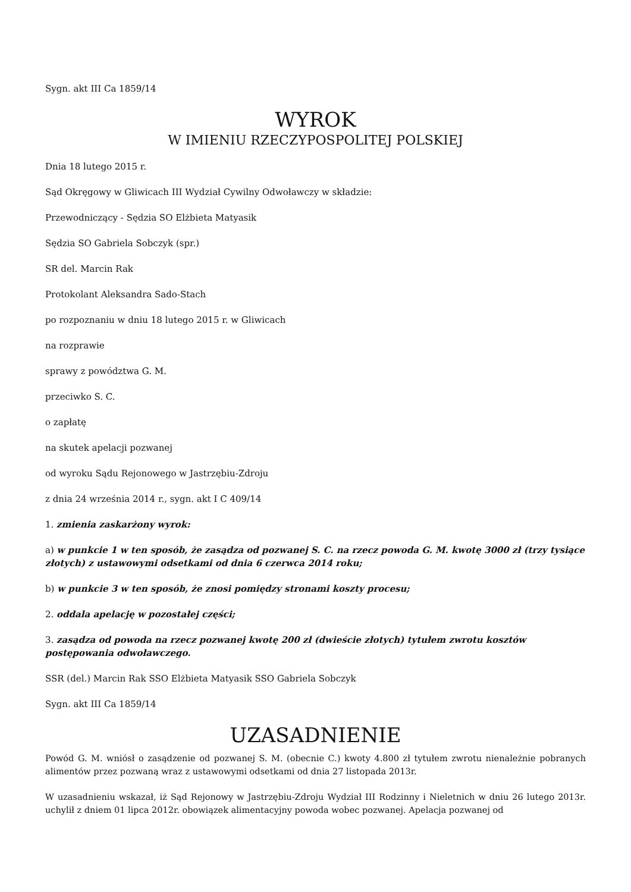Sygn. akt III Ca 1859/14
WYROK
W IMIENIU RZECZYPOSPOLITEJ POLSKIEJ
Dnia 18 lutego 2015 r.
Sąd Okręgowy w Gliwicach III Wydział Cywilny Odwoławczy w składzie:
Przewodniczący - Sędzia SO Elżbieta Matyasik
Sędzia SO Gabriela Sobczyk (spr.)
SR del. Marcin Rak
Protokolant Aleksandra Sado-Stach
po rozpoznaniu w dniu 18 lutego 2015 r. w Gliwicach
na rozprawie
sprawy z powództwa G. M.
przeciwko S. C.
o zapłatę
na skutek apelacji pozwanej
od wyroku Sądu Rejonowego w Jastrzębiu-Zdroju
z dnia 24 września 2014 r., sygn. akt I C 409/14
1. zmienia zaskarżony wyrok:
a) w punkcie 1 w ten sposób, że zasądza od pozwanej S. C. na rzecz powoda G. M. kwotę 3000 zł (trzy tysiące złotych) z ustawowymi odsetkami od dnia 6 czerwca 2014 roku;
b) w punkcie 3 w ten sposób, że znosi pomiędzy stronami koszty procesu;
2. oddala apelację w pozostałej części;
3. zasądza od powoda na rzecz pozwanej kwotę 200 zł (dwieście złotych) tytułem zwrotu kosztów postępowania odwoławczego.
SSR (del.) Marcin Rak SSO Elżbieta Matyasik SSO Gabriela Sobczyk
Sygn. akt III Ca 1859/14
UZASADNIENIE
Powód G. M. wniósł o zasądzenie od pozwanej S. M. (obecnie C.) kwoty 4.800 zł tytułem zwrotu nienależnie pobranych alimentów przez pozwaną wraz z ustawowymi odsetkami od dnia 27 listopada 2013r.
W uzasadnieniu wskazał, iż Sąd Rejonowy w Jastrzębiu-Zdroju Wydział III Rodzinny i Nieletnich w dniu 26 lutego 2013r. uchylił z dniem 01 lipca 2012r. obowiązek alimentacyjny powoda wobec pozwanej. Apelacja pozwanej od